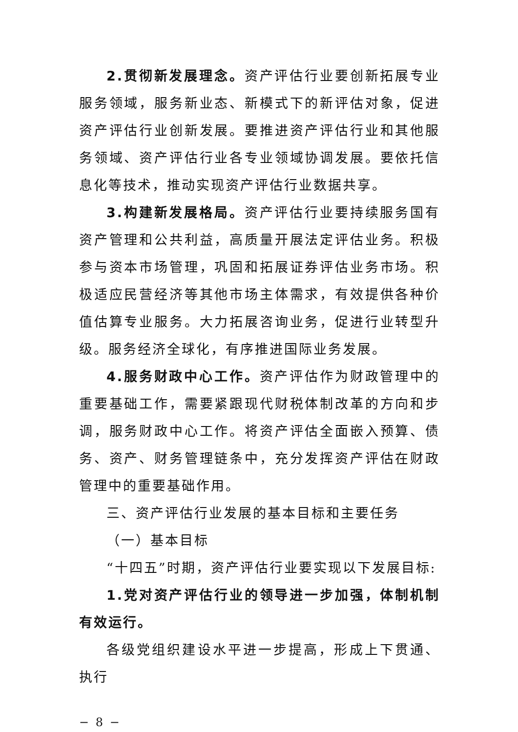2.贯彻新发展理念。资产评估行业要创新拓展专业服务领域，服务新业态、新模式下的新评估对象，促进资产评估行业创新发展。要推进资产评估行业和其他服务领域、资产评估行业各专业领域协调发展。要依托信息化等技术，推动实现资产评估行业数据共享。
3.构建新发展格局。资产评估行业要持续服务国有资产管理和公共利益，高质量开展法定评估业务。积极参与资本市场管理，巩固和拓展证券评估业务市场。积极适应民营经济等其他市场主体需求，有效提供各种价值估算专业服务。大力拓展咨询业务，促进行业转型升级。服务经济全球化，有序推进国际业务发展。
4.服务财政中心工作。资产评估作为财政管理中的重要基础工作，需要紧跟现代财税体制改革的方向和步调，服务财政中心工作。将资产评估全面嵌入预算、债务、资产、财务管理链条中，充分发挥资产评估在财政管理中的重要基础作用。
三、资产评估行业发展的基本目标和主要任务
（一）基本目标
“十四五”时期，资产评估行业要实现以下发展目标:
1.党对资产评估行业的领导进一步加强，体制机制有效运行。
各级党组织建设水平进一步提高，形成上下贯通、执行
− 8 −